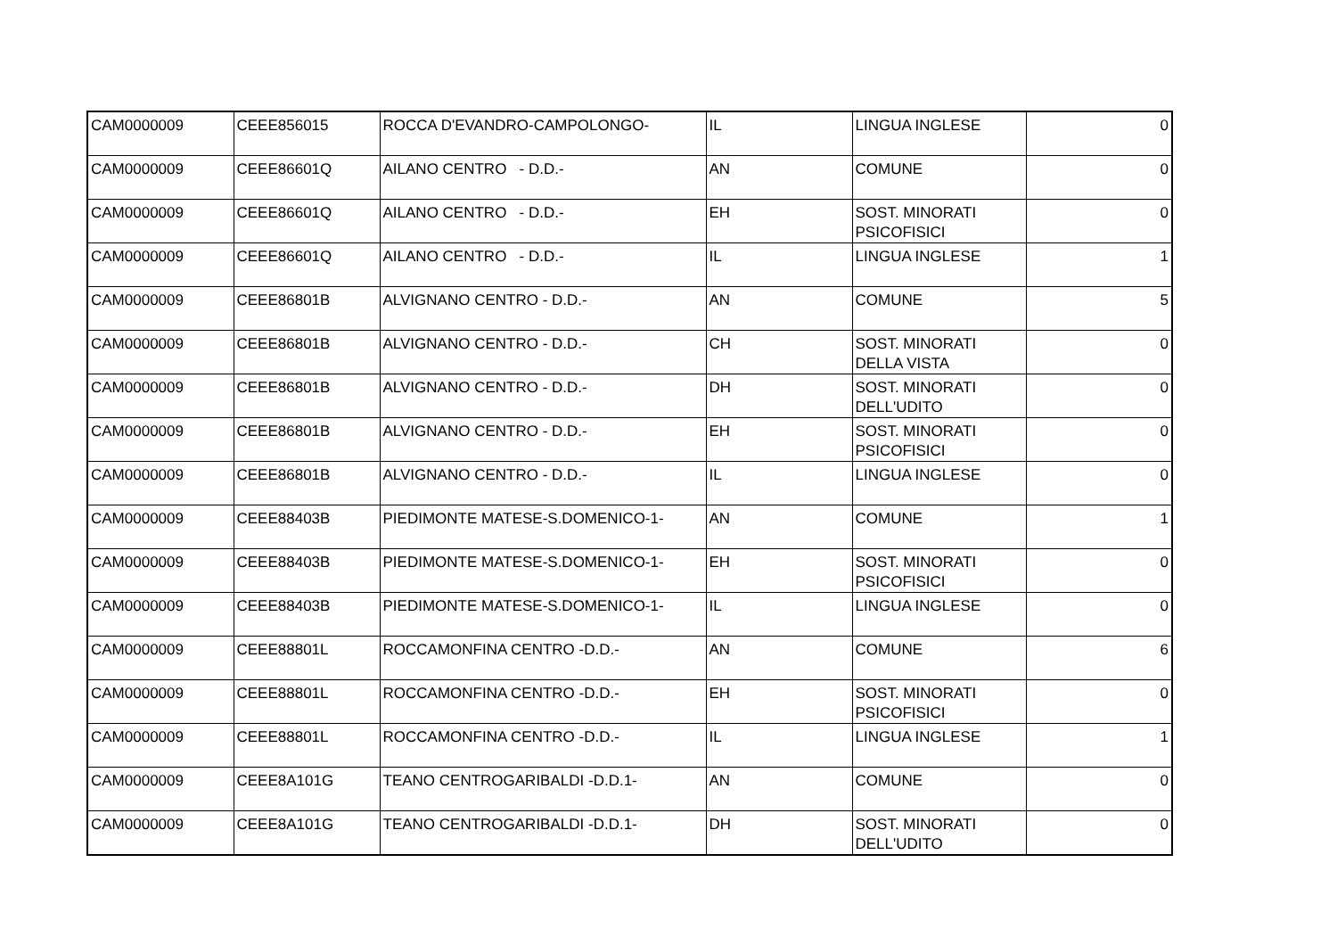| CAM0000009 | CEEE856015 | ROCCA D'EVANDRO-CAMPOLONGO- | IL | LINGUA INGLESE | 0 |
| CAM0000009 | CEEE86601Q | AILANO CENTRO - D.D.- | AN | COMUNE | 0 |
| CAM0000009 | CEEE86601Q | AILANO CENTRO - D.D.- | EH | SOST. MINORATI PSICOFISICI | 0 |
| CAM0000009 | CEEE86601Q | AILANO CENTRO - D.D.- | IL | LINGUA INGLESE | 1 |
| CAM0000009 | CEEE86801B | ALVIGNANO CENTRO - D.D.- | AN | COMUNE | 5 |
| CAM0000009 | CEEE86801B | ALVIGNANO CENTRO - D.D.- | CH | SOST. MINORATI DELLA VISTA | 0 |
| CAM0000009 | CEEE86801B | ALVIGNANO CENTRO - D.D.- | DH | SOST. MINORATI DELL'UDITO | 0 |
| CAM0000009 | CEEE86801B | ALVIGNANO CENTRO - D.D.- | EH | SOST. MINORATI PSICOFISICI | 0 |
| CAM0000009 | CEEE86801B | ALVIGNANO CENTRO - D.D.- | IL | LINGUA INGLESE | 0 |
| CAM0000009 | CEEE88403B | PIEDIMONTE MATESE-S.DOMENICO-1- | AN | COMUNE | 1 |
| CAM0000009 | CEEE88403B | PIEDIMONTE MATESE-S.DOMENICO-1- | EH | SOST. MINORATI PSICOFISICI | 0 |
| CAM0000009 | CEEE88403B | PIEDIMONTE MATESE-S.DOMENICO-1- | IL | LINGUA INGLESE | 0 |
| CAM0000009 | CEEE88801L | ROCCAMONFINA CENTRO -D.D.- | AN | COMUNE | 6 |
| CAM0000009 | CEEE88801L | ROCCAMONFINA CENTRO -D.D.- | EH | SOST. MINORATI PSICOFISICI | 0 |
| CAM0000009 | CEEE88801L | ROCCAMONFINA CENTRO -D.D.- | IL | LINGUA INGLESE | 1 |
| CAM0000009 | CEEE8A101G | TEANO CENTROGARIBALDI -D.D.1- | AN | COMUNE | 0 |
| CAM0000009 | CEEE8A101G | TEANO CENTROGARIBALDI -D.D.1- | DH | SOST. MINORATI DELL'UDITO | 0 |